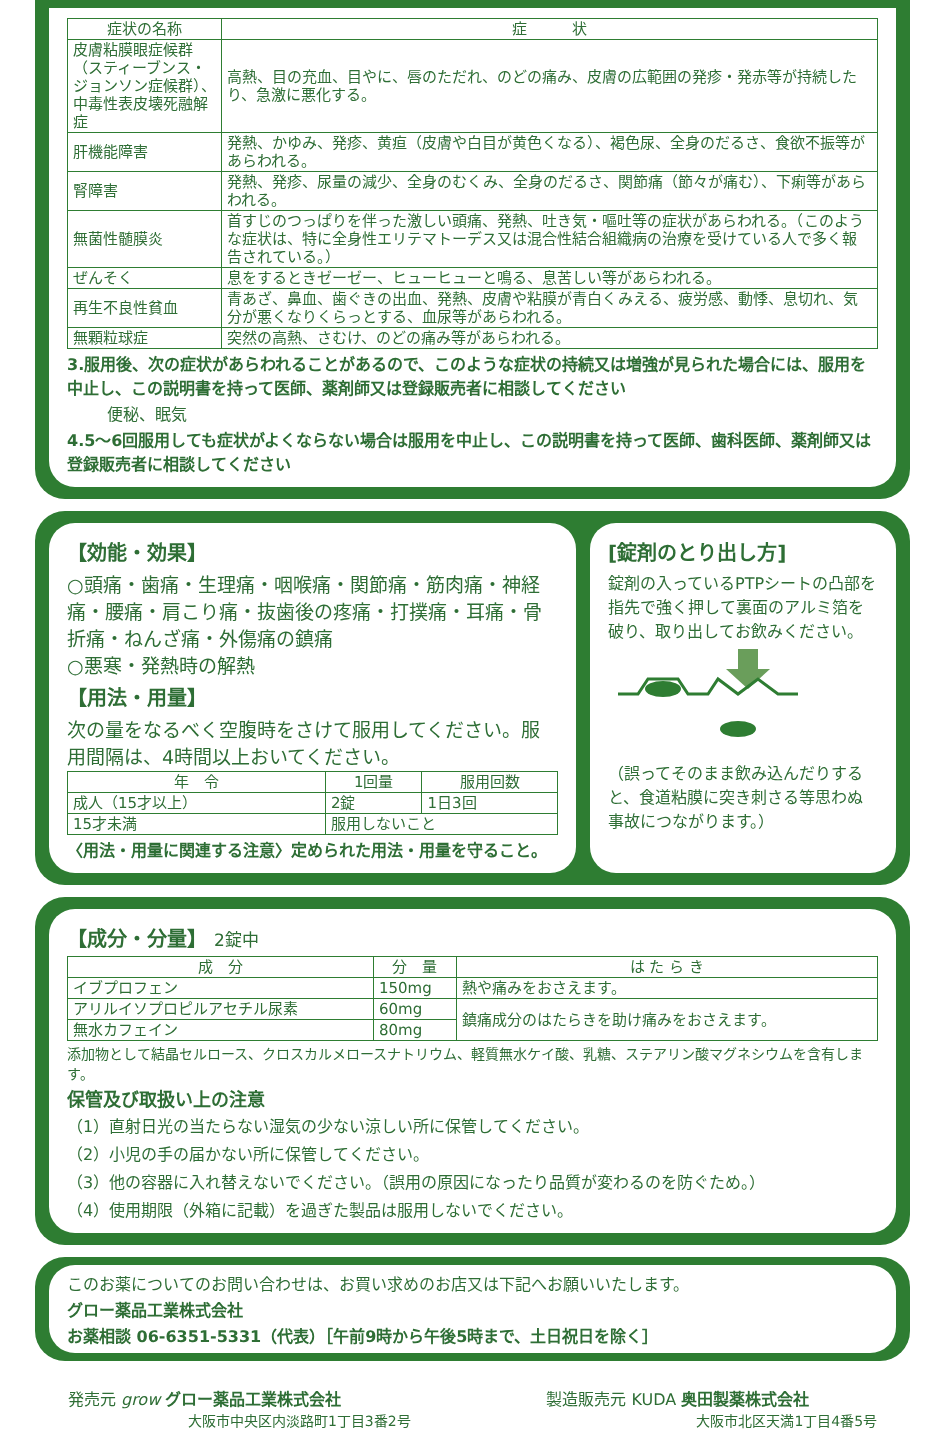| 症状の名称 | 症 状 |
| --- | --- |
| 皮膚粘膜眼症候群 （スティーブンス・ジョンソン症候群）、 中毒性表皮壊死融解症 | 高熱、目の充血、目やに、唇のただれ、のどの痛み、皮膚の広範囲の発疹・発赤等が持続したり、急激に悪化する。 |
| 肝機能障害 | 発熱、かゆみ、発疹、黄疸（皮膚や白目が黄色くなる）、褐色尿、全身のだるさ、食欲不振等があらわれる。 |
| 腎障害 | 発熱、発疹、尿量の減少、全身のむくみ、全身のだるさ、関節痛（節々が痛む）、下痢等があらわれる。 |
| 無菌性髄膜炎 | 首すじのつっぱりを伴った激しい頭痛、発熱、吐き気・嘔吐等の症状があらわれる。（このような症状は、特に全身性エリテマトーデス又は混合性結合組織病の治療を受けている人で多く報告されている。） |
| ぜんそく | 息をするときゼーゼー、ヒューヒューと鳴る、息苦しい等があらわれる。 |
| 再生不良性貧血 | 青あざ、鼻血、歯ぐきの出血、発熱、皮膚や粘膜が青白くみえる、疲労感、動悸、息切れ、気分が悪くなりくらっとする、血尿等があらわれる。 |
| 無顆粒球症 | 突然の高熱、さむけ、のどの痛み等があらわれる。 |
3.服用後、次の症状があらわれることがあるので、このような症状の持続又は増強が見られた場合には、服用を中止し、この説明書を持って医師、薬剤師又は登録販売者に相談してください
便秘、眠気
4.5～6回服用しても症状がよくならない場合は服用を中止し、この説明書を持って医師、歯科医師、薬剤師又は登録販売者に相談してください
【効能・効果】
○頭痛・歯痛・生理痛・咽喉痛・関節痛・筋肉痛・神経痛・腰痛・肩こり痛・抜歯後の疼痛・打撲痛・耳痛・骨折痛・ねんざ痛・外傷痛の鎮痛
○悪寒・発熱時の解熱
【用法・用量】
次の量をなるべく空腹時をさけて服用してください。服用間隔は、4時間以上おいてください。
| 年 令 | 1回量 | 服用回数 |
| --- | --- | --- |
| 成人（15才以上） | 2錠 | 1日3回 |
| 15才未満 | 服用しないこと | |
〈用法・用量に関連する注意〉定められた用法・用量を守ること。
[錠剤のとり出し方]
錠剤の入っているPTPシートの凸部を指先で強く押して裏面のアルミ箔を破り、取り出してお飲みください。
（誤ってそのまま飲み込んだりすると、食道粘膜に突き刺さる等思わぬ事故につながります。）
【成分・分量】 2錠中
| 成 分 | 分 量 | は た ら き |
| --- | --- | --- |
| イブプロフェン | 150mg | 熱や痛みをおさえます。 |
| アリルイソプロピルアセチル尿素 | 60mg | 鎮痛成分のはたらきを助け痛みをおさえます。 |
| 無水カフェイン | 80mg | |
添加物として結晶セルロース、クロスカルメロースナトリウム、軽質無水ケイ酸、乳糖、ステアリン酸マグネシウムを含有します。
保管及び取扱い上の注意
（1）直射日光の当たらない湿気の少ない涼しい所に保管してください。
（2）小児の手の届かない所に保管してください。
（3）他の容器に入れ替えないでください。（誤用の原因になったり品質が変わるのを防ぐため。）
（4）使用期限（外箱に記載）を過ぎた製品は服用しないでください。
このお薬についてのお問い合わせは、お買い求めのお店又は下記へお願いいたします。
グロー薬品工業株式会社
お薬相談 06-6351-5331（代表）［午前9時から午後5時まで、土日祝日を除く］
発売元 grow グロー薬品工業株式会社
大阪市中央区内淡路町1丁目3番2号
製造販売元 KUDA 奥田製薬株式会社
大阪市北区天満1丁目4番5号